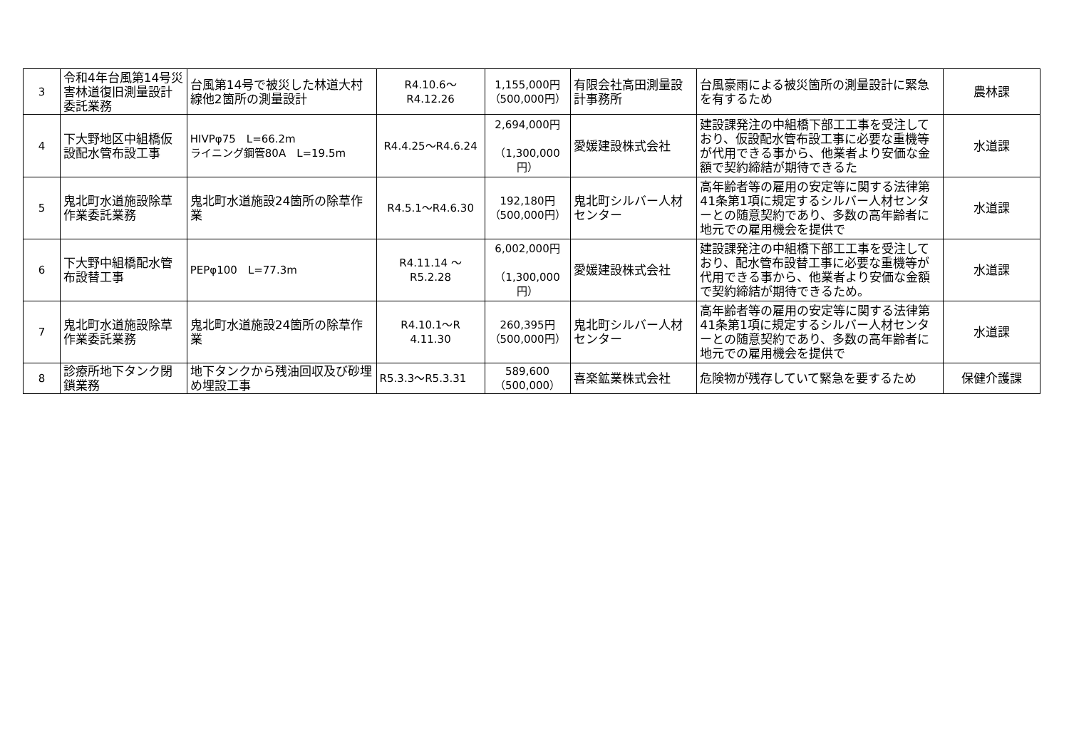| 3 | 令和4年台風第14号災害林道復旧測量設計委託業務 | 台風第14号で被災した林道大村線他2箇所の測量設計 | R4.10.6～ R4.12.26 | 1,155,000円 （500,000円） | 有限会社高田測量設計事務所 | 台風豪雨による被災箇所の測量設計に緊急を有するため | 農林課 |
| 4 | 下大野地区中組橋仮設配水管布設工事 | HIVPφ75 L=66.2m ライニング鋼管80A L=19.5m | R4.4.25～R4.6.24 | 2,694,000円 （1,300,000円） | 愛媛建設株式会社 | 建設課発注の中組橋下部工工事を受注しており、仮設配水管布設工事に必要な重機等が代用できる事から、他業者より安価な金額で契約締結が期待できるた | 水道課 |
| 5 | 鬼北町水道施設除草作業委託業務 | 鬼北町水道施設24箇所の除草作業 | R4.5.1～R4.6.30 | 192,180円 （500,000円） | 鬼北町シルバー人材センター | 高年齢者等の雇用の安定等に関する法律第41条第1項に規定するシルバー人材センターとの随意契約であり、多数の高年齢者に地元での雇用機会を提供で | 水道課 |
| 6 | 下大野中組橋配水管布設替工事 | PEPφ100 L=77.3m | R4.11.14 ～ R5.2.28 | 6,002,000円 （1,300,000円） | 愛媛建設株式会社 | 建設課発注の中組橋下部工工事を受注しており、配水管布設替工事に必要な重機等が代用できる事から、他業者より安価な金額で契約締結が期待できるため。 | 水道課 |
| 7 | 鬼北町水道施設除草作業委託業務 | 鬼北町水道施設24箇所の除草作業 | R4.10.1～R 4.11.30 | 260,395円 （500,000円） | 鬼北町シルバー人材センター | 高年齢者等の雇用の安定等に関する法律第41条第1項に規定するシルバー人材センターとの随意契約であり、多数の高年齢者に地元での雇用機会を提供で | 水道課 |
| 8 | 診療所地下タンク閉鎖業務 | 地下タンクから残油回収及び砂埋め埋設工事 | R5.3.3～R5.3.31 | 589,600 （500,000） | 喜楽鉱業株式会社 | 危険物が残存していて緊急を要するため | 保健介護課 |